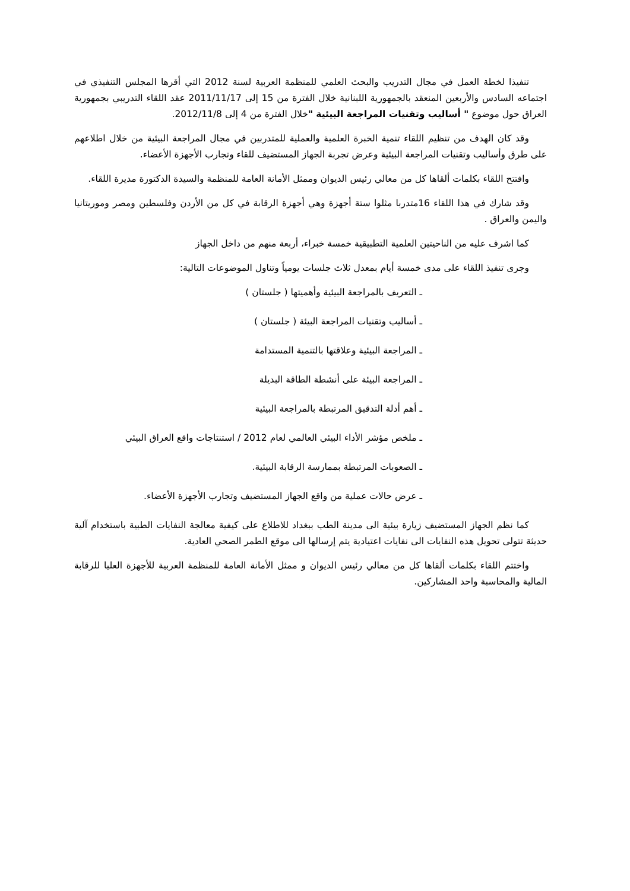تنفيذا لخطة العمل في مجال التدريب والبحث العلمي للمنظمة العربية لسنة 2012 التي أقرها المجلس التنفيذي في اجتماعه السادس والأربعين المنعقد بالجمهورية اللبنانية خلال الفترة من 15 إلى 2011/11/17 عقد اللقاء التدريبي بجمهورية العراق حول موضوع " أساليب وتقنيات المراجعة البيئية "خلال الفترة من 4 إلى 2012/11/8.
وقد كان الهدف من تنظيم اللقاء تنمية الخبرة العلمية والعملية للمتدربين في مجال المراجعة البيئية من خلال اطلاعهم على طرق وأساليب وتقنيات المراجعة البيئية وعرض تجربة الجهاز المستضيف للقاء وتجارب الأجهزة الأعضاء.
وافتتح اللقاء بكلمات ألقاها كل من معالي رئيس الديوان وممثل الأمانة العامة للمنظمة والسيدة الدكتورة مديرة اللقاء.
وقد شارك في هذا اللقاء 16متدربا مثلوا ستة أجهزة وهي أجهزة الرقابة في كل من الأردن وفلسطين ومصر وموريتانيا واليمن والعراق .
كما اشرف عليه من الناحيتين العلمية التطبيقية خمسة خبراء، أربعة منهم من داخل الجهاز
وجرى تنفيذ اللقاء على مدى خمسة أيام بمعدل ثلاث جلسات يومياً وتناول الموضوعات التالية:
ـ التعريف بالمراجعة البيئية وأهميتها ( جلستان )
ـ أساليب وتقنيات المراجعة البيئة ( جلستان )
ـ المراجعة البيئية وعلاقتها بالتنمية المستدامة
ـ المراجعة البيئة على أنشطة الطاقة البديلة
ـ أهم أدلة التدقيق المرتبطة بالمراجعة البيئية
ـ ملخص مؤشر الأداء البيئي العالمي لعام 2012 / استنتاجات واقع العراق البيئي
ـ الصعوبات المرتبطة بممارسة الرقابة البيئية.
ـ عرض حالات عملية من واقع الجهاز المستضيف وتجارب الأجهزة الأعضاء.
كما نظم الجهاز المستضيف زيارة بيئية الى مدينة الطب ببغداد للاطلاع على كيفية معالجة النفايات الطبية باستخدام آلية حديثة تتولى تحويل هذه النفايات الى نفايات اعتيادية يتم إرسالها الى موقع الطمر الصحي العادية.
واختتم اللقاء بكلمات ألقاها كل من معالي رئيس الديوان و ممثل الأمانة العامة للمنظمة العربية للأجهزة العليا للرقابة المالية والمحاسبة واحد المشاركين.